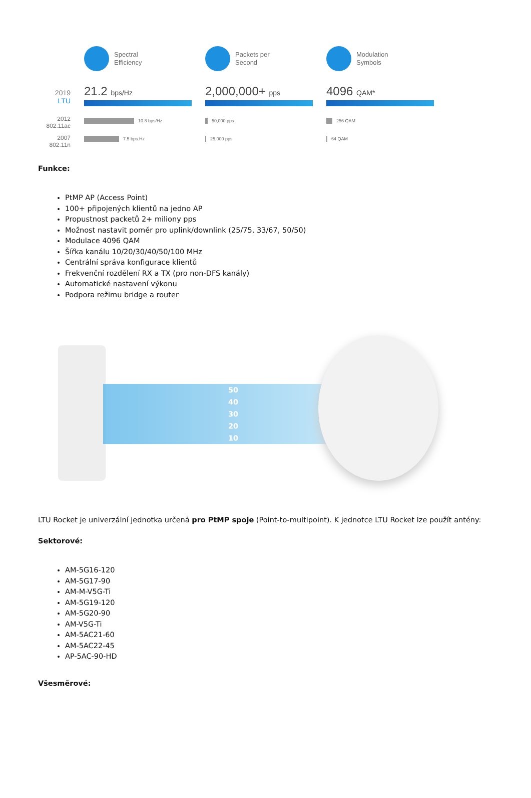2019
LTU
2012
802.11ac
2007
802.11n
Spectral
Efficiency
21.2 bps/Hz
10.8 bps/Hz
7.5 bps.Hz
Packets per
Second
2,000,000+ pps
50,000 pps
25,000 pps
Modulation
Symbols
4096 QAM*
256 QAM
64 QAM
Funkce:
PtMP AP (Access Point)
100+ připojených klientů na jedno AP
Propustnost packetů 2+ miliony pps
Možnost nastavit poměr pro uplink/downlink (25/75, 33/67, 50/50)
Modulace 4096 QAM
Šířka kanálu 10/20/30/40/50/100 MHz
Centrální správa konfigurace klientů
Frekvenční rozdělení RX a TX (pro non-DFS kanály)
Automatické nastavení výkonu
Podpora režimu bridge a router
50
40
30
20
10
LTU Rocket je univerzální jednotka určená pro PtMP spoje (Point-to-multipoint). K jednotce LTU Rocket lze použít antény:
Sektorové:
AM-5G16-120
AM-5G17-90
AM-M-V5G-Ti
AM-5G19-120
AM-5G20-90
AM-V5G-Ti
AM-5AC21-60
AM-5AC22-45
AP-5AC-90-HD
Všesměrové: